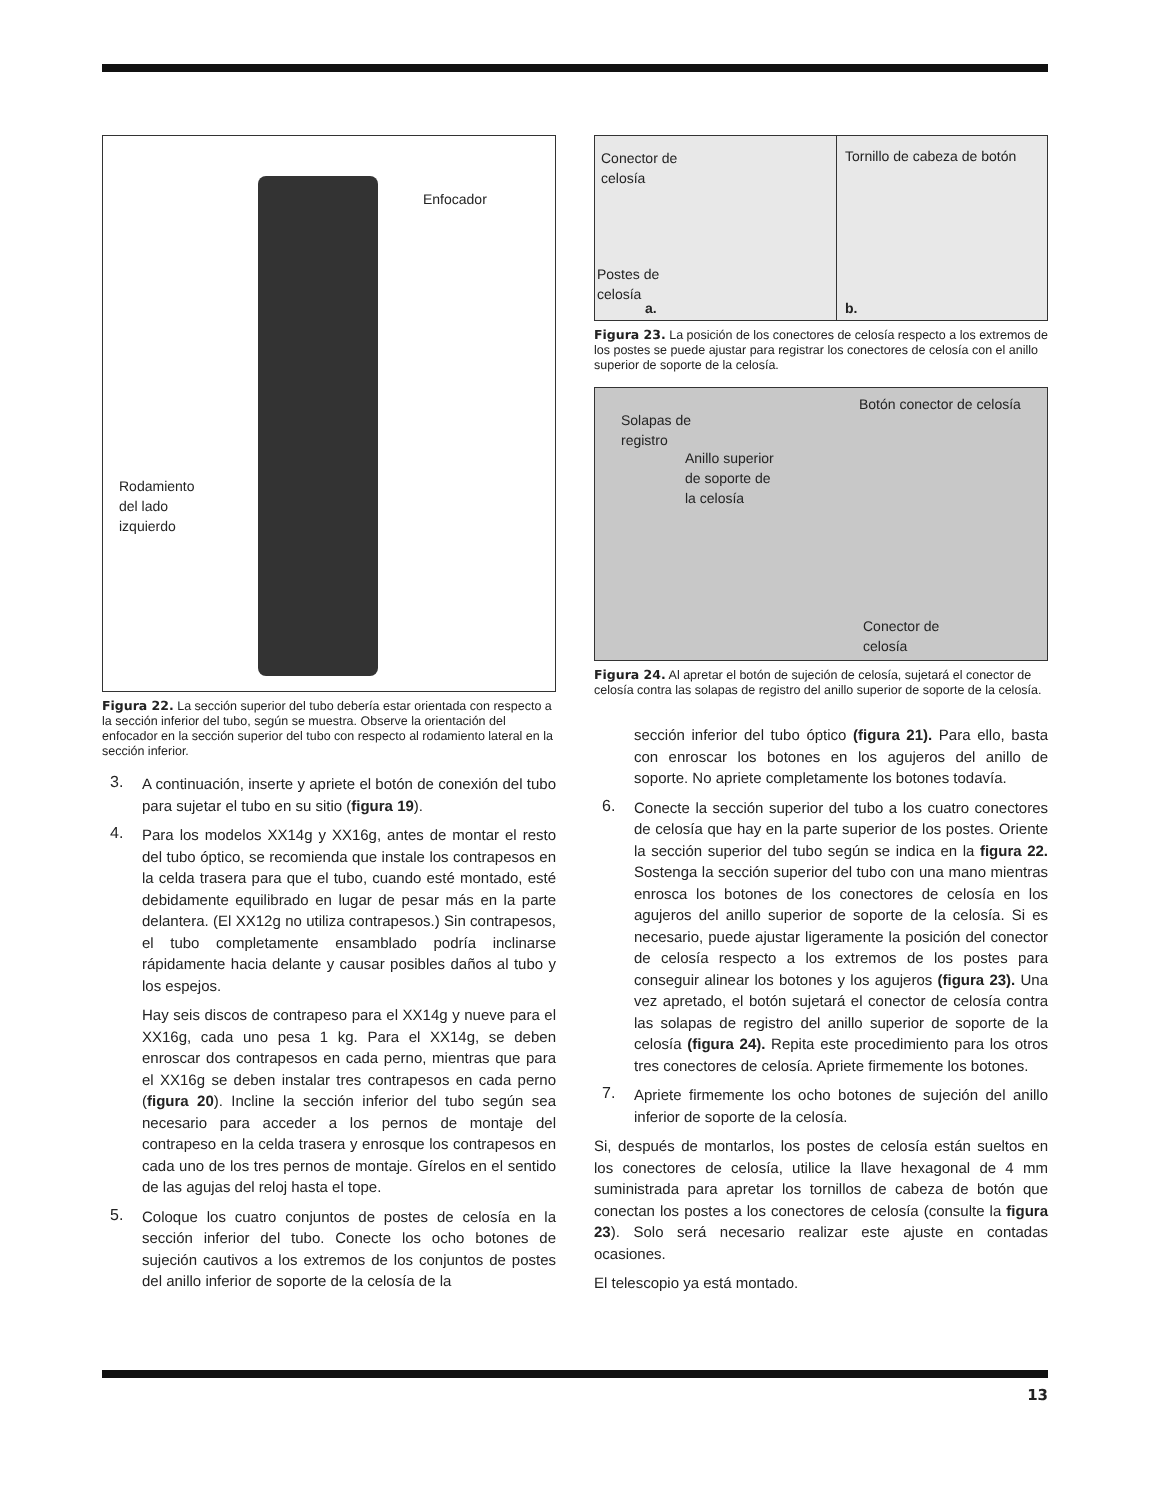Enfocador
Rodamiento
del lado
izquierdo
Figura 22. La sección superior del tubo debería estar orientada con respecto a la sección inferior del tubo, según se muestra. Observe la orientación del enfocador en la sección superior del tubo con respecto al rodamiento lateral en la sección inferior.
3.
A continuación, inserte y apriete el botón de conexión del tubo para sujetar el tubo en su sitio (figura 19).
4.
Para los modelos XX14g y XX16g, antes de montar el resto del tubo óptico, se recomienda que instale los contrapesos en la celda trasera para que el tubo, cuando esté montado, esté debidamente equilibrado en lugar de pesar más en la parte delantera. (El XX12g no utiliza contrapesos.) Sin contrapesos, el tubo completamente ensamblado podría inclinarse rápidamente hacia delante y causar posibles daños al tubo y los espejos.
Hay seis discos de contrapeso para el XX14g y nueve para el XX16g, cada uno pesa 1 kg. Para el XX14g, se deben enroscar dos contrapesos en cada perno, mientras que para el XX16g se deben instalar tres contrapesos en cada perno (figura 20). Incline la sección inferior del tubo según sea necesario para acceder a los pernos de montaje del contrapeso en la celda trasera y enrosque los contrapesos en cada uno de los tres pernos de montaje. Gírelos en el sentido de las agujas del reloj hasta el tope.
5.
Coloque los cuatro conjuntos de postes de celosía en la sección inferior del tubo. Conecte los ocho botones de sujeción cautivos a los extremos de los conjuntos de postes del anillo inferior de soporte de la celosía de la
Conector de
celosía
Postes de
celosía
a.
Tornillo de cabeza de botón
b.
Figura 23. La posición de los conectores de celosía respecto a los extremos de los postes se puede ajustar para registrar los conectores de celosía con el anillo superior de soporte de la celosía.
Solapas de
registro
Anillo superior
de soporte de
la celosía
Botón conector de celosía
Conector de
celosía
Figura 24. Al apretar el botón de sujeción de celosía, sujetará el conector de celosía contra las solapas de registro del anillo superior de soporte de la celosía.
sección inferior del tubo óptico (figura 21). Para ello, basta con enroscar los botones en los agujeros del anillo de soporte. No apriete completamente los botones todavía.
6.
Conecte la sección superior del tubo a los cuatro conectores de celosía que hay en la parte superior de los postes. Oriente la sección superior del tubo según se indica en la figura 22. Sostenga la sección superior del tubo con una mano mientras enrosca los botones de los conectores de celosía en los agujeros del anillo superior de soporte de la celosía. Si es necesario, puede ajustar ligeramente la posición del conector de celosía respecto a los extremos de los postes para conseguir alinear los botones y los agujeros (figura 23). Una vez apretado, el botón sujetará el conector de celosía contra las solapas de registro del anillo superior de soporte de la celosía (figura 24). Repita este procedimiento para los otros tres conectores de celosía. Apriete firmemente los botones.
7.
Apriete firmemente los ocho botones de sujeción del anillo inferior de soporte de la celosía.
Si, después de montarlos, los postes de celosía están sueltos en los conectores de celosía, utilice la llave hexagonal de 4 mm suministrada para apretar los tornillos de cabeza de botón que conectan los postes a los conectores de celosía (consulte la figura 23). Solo será necesario realizar este ajuste en contadas ocasiones.
El telescopio ya está montado.
13